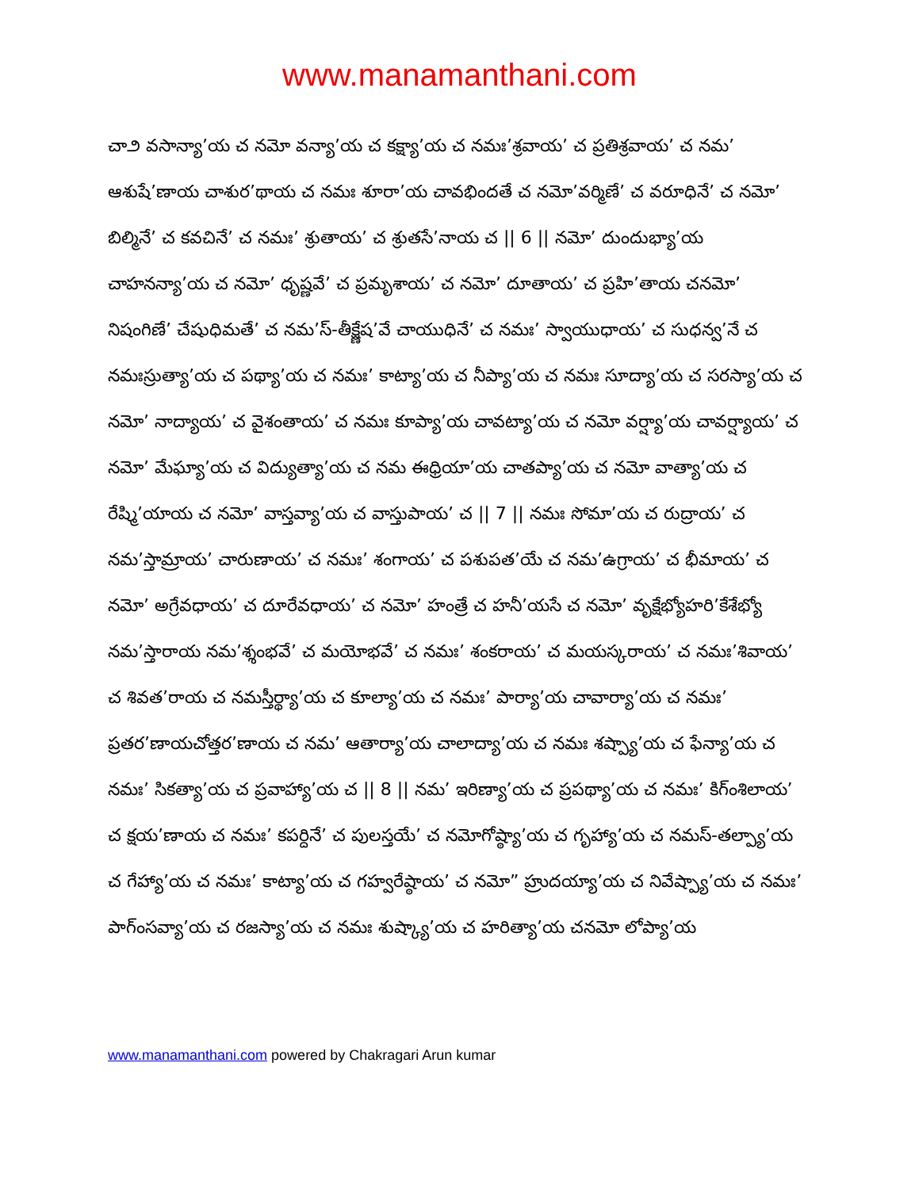www.manamanthani.com
చా౨ వసాన్యా’య చ నమో వన్యా’య చ కక్ష్యా’య చ నమః’శ్రవాయ’ చ ప్రతిశ్రవాయ’ చ నమ’ ఆశుషే’ణాయ చాశుర’థాయ చ నమః శూరా’య చావభిందతే చ నమో’వర్మిణే’ చ వరూధినే’ చ నమో’ బిల్మినే’ చ కవచినే’ చ నమః’ శ్రుతాయ’ చ శ్రుతసే’నాయ చ || 6 || నమో’ దుందుభ్యా’య చాహనన్యా’య చ నమో’ ధృష్ణవే’ చ ప్రమృశాయ’ చ నమో’ దూతాయ’ చ ప్రహి’తాయ చనమో’ నిషంగిణే’ చేషుధిమతే’ చ నమ’స్-తీక్ష్ణేష’వే చాయుధినే’ చ నమః’ స్వాయుధాయ’ చ సుధన్వ’నే చ నమఃస్రుత్యా’య చ పథ్యా’య చ నమః’ కాట్యా’య చ నీప్యా’య చ నమః సూద్యా’య చ సరస్యా’య చ నమో’ నాద్యాయ’ చ వైశంతాయ’ చ నమః కూప్యా’య చావట్యా’య చ నమో వర్ష్యా’య చావర్ష్యాయ’ చ నమో’ మేఘ్యా’య చ విద్యుత్యా’య చ నమ ఈధ్రియా’య చాతప్యా’య చ నమో వాత్యా’య చ రేష్మి’యాయ చ నమో’ వాస్తవ్యా’య చ వాస్తుపాయ’ చ || 7 || నమః సోమా’య చ రుద్రాయ’ చ నమ’స్తామ్రాయ’ చారుణాయ’ చ నమః’ శంగాయ’ చ పశుపత’యే చ నమ’ఉగ్రాయ’ చ భీమాయ’ చ నమో’ అగ్రేవధాయ’ చ దూరేవధాయ’ చ నమో’ హంత్రే చ హనీ’యసే చ నమో’ వృక్షేభ్యోహరి’కేశేభ్యో నమ’స్తారాయ నమ’శ్శంభవే’ చ మయోభవే’ చ నమః’ శంకరాయ’ చ మయస్కరాయ’ చ నమః’శివాయ’ చ శివత’రాయ చ నమస్తీర్థ్యా’య చ కూల్యా’య చ నమః’ పార్యా’య చావార్యా’య చ నమః’ ప్రతర’ణాయచోత్తర’ణాయ చ నమ’ ఆతార్యా’య చాలాద్యా’య చ నమః శష్ప్యా’య చ ఫేన్యా’య చ నమః’ సికత్యా’య చ ప్రవాహ్యా’య చ || 8 || నమ’ ఇరిణ్యా’య చ ప్రపథ్యా’య చ నమః’ కిగ్ంశిలాయ’ చ క్షయ’ణాయ చ నమః’ కపర్దినే’ చ పులస్తయే’ చ నమోగోష్ఠ్యా’య చ గృహ్యా’య చ నమస్-తల్ప్యా’య చ గేహ్యా’య చ నమః’ కాట్యా’య చ గహ్వరేష్ఠాయ’ చ నమో” హ్రుదయ్యా’య చ నివేష్ప్యా’య చ నమః’ పాగ్ంసవ్యా’య చ రజస్యా’య చ నమః శుష్క్యా’య చ హరిత్యా’య చనమో లోప్యా’య
www.manamanthani.com powered by Chakragari Arun kumar